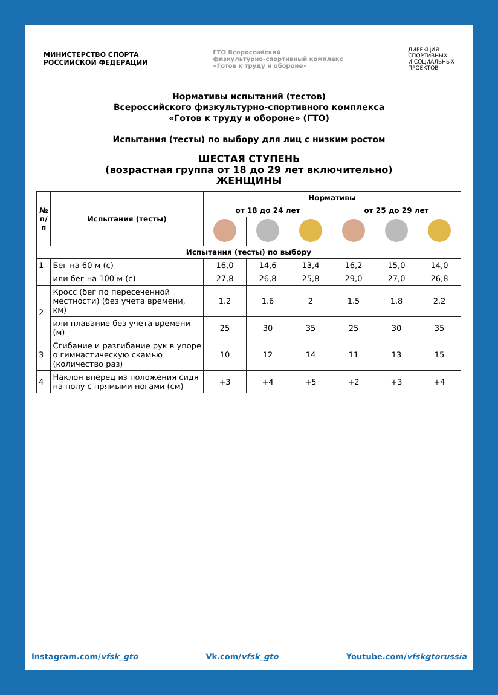МИНИСТЕРСТВО СПОРТА
РОССИЙСКОЙ ФЕДЕРАЦИИ
ГТО Всероссийский
физкультурно-спортивный комплекс
«Готов к труду и обороне»
ДИРЕКЦИЯ
СПОРТИВНЫХ
И СОЦИАЛЬНЫХ
ПРОЕКТОВ
Нормативы испытаний (тестов)
Всероссийского физкультурно-спортивного комплекса
«Готов к труду и обороне» (ГТО)
Испытания (тесты) по выбору для лиц с низким ростом
ШЕСТАЯ СТУПЕНЬ
(возрастная группа от 18 до 29 лет включительно)
ЖЕНЩИНЫ
| № п/п | Испытания (тесты) | Нормативы | | | | | |
| --- | --- | --- | --- | --- | --- | --- | --- |
| | | от 18 до 24 лет | | | от 25 до 29 лет | | |
| Испытания (тесты) по выбору | | | | | | | |
| 1 | Бег на 60 м (с) | 16,0 | 14,6 | 13,4 | 16,2 | 15,0 | 14,0 |
| | или бег на 100 м (с) | 27,8 | 26,8 | 25,8 | 29,0 | 27,0 | 26,8 |
| 2 | Кросс (бег по пересеченной местности) (без учета времени, км) | 1.2 | 1.6 | 2 | 1.5 | 1.8 | 2.2 |
| | или плавание без учета времени (м) | 25 | 30 | 35 | 25 | 30 | 35 |
| 3 | Сгибание и разгибание рук в упоре о гимнастическую скамью (количество раз) | 10 | 12 | 14 | 11 | 13 | 15 |
| 4 | Наклон вперед из положения сидя на полу с прямыми ногами (см) | +3 | +4 | +5 | +2 | +3 | +4 |
Instagram.com/vfsk_gto Vk.com/vfsk_gto Youtube.com/vfskgtorussia